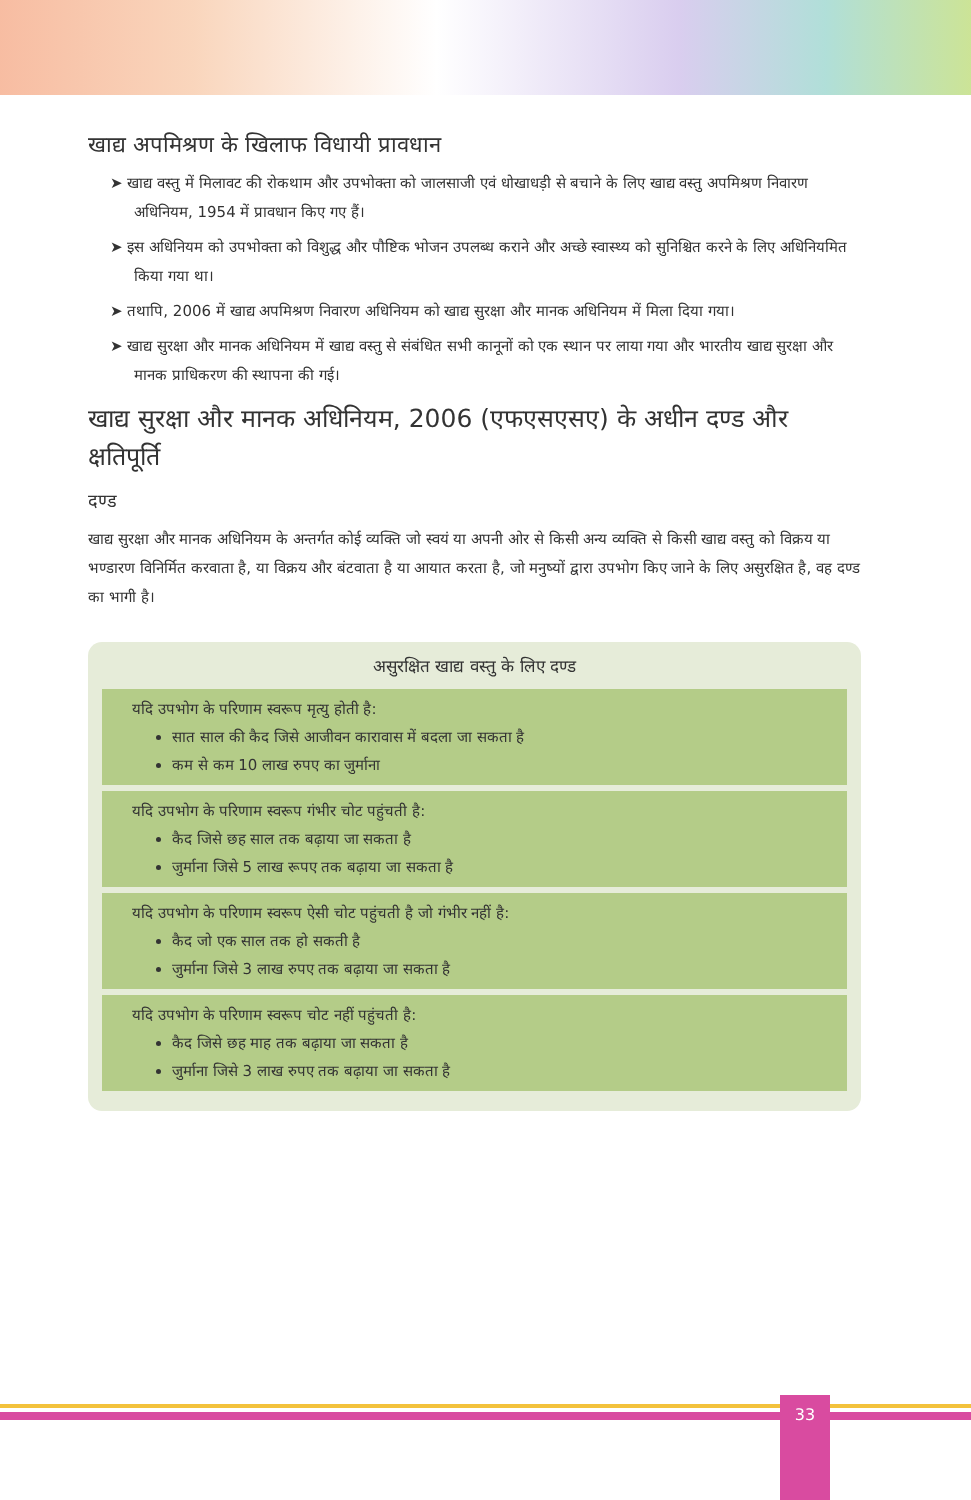खाद्य अपमिश्रण के खिलाफ विधायी प्रावधान
➤ खाद्य वस्तु में मिलावट की रोकथाम और उपभोक्ता को जालसाजी एवं धोखाधड़ी से बचाने के लिए खाद्य वस्तु अपमिश्रण निवारण अधिनियम, 1954 में प्रावधान किए गए हैं।
➤ इस अधिनियम को उपभोक्ता को विशुद्ध और पौष्टिक भोजन उपलब्ध कराने और अच्छे स्वास्थ्य को सुनिश्चित करने के लिए अधिनियमित किया गया था।
➤ तथापि, 2006 में खाद्य अपमिश्रण निवारण अधिनियम को खाद्य सुरक्षा और मानक अधिनियम में मिला दिया गया।
➤ खाद्य सुरक्षा और मानक अधिनियम में खाद्य वस्तु से संबंधित सभी कानूनों को एक स्थान पर लाया गया और भारतीय खाद्य सुरक्षा और मानक प्राधिकरण की स्थापना की गई।
खाद्य सुरक्षा और मानक अधिनियम, 2006 (एफएसएसए) के अधीन दण्ड और क्षतिपूर्ति
दण्ड
खाद्य सुरक्षा और मानक अधिनियम के अन्तर्गत कोई व्यक्ति जो स्वयं या अपनी ओर से किसी अन्य व्यक्ति से किसी खाद्य वस्तु को विक्रय या भण्डारण विनिर्मित करवाता है, या विक्रय और बंटवाता है या आयात करता है, जो मनुष्यों द्वारा उपभोग किए जाने के लिए असुरक्षित है, वह दण्ड का भागी है।
असुरक्षित खाद्य वस्तु के लिए दण्ड
यदि उपभोग के परिणाम स्वरूप मृत्यु होती है:
सात साल की कैद जिसे आजीवन कारावास में बदला जा सकता है
कम से कम 10 लाख रुपए का जुर्माना
यदि उपभोग के परिणाम स्वरूप गंभीर चोट पहुंचती है:
कैद जिसे छह साल तक बढ़ाया जा सकता है
जुर्माना जिसे 5 लाख रूपए तक बढ़ाया जा सकता है
यदि उपभोग के परिणाम स्वरूप ऐसी चोट पहुंचती है जो गंभीर नहीं है:
कैद जो एक साल तक हो सकती है
जुर्माना जिसे 3 लाख रुपए तक बढ़ाया जा सकता है
यदि उपभोग के परिणाम स्वरूप चोट नहीं पहुंचती है:
कैद जिसे छह माह तक बढ़ाया जा सकता है
जुर्माना जिसे 3 लाख रुपए तक बढ़ाया जा सकता है
33